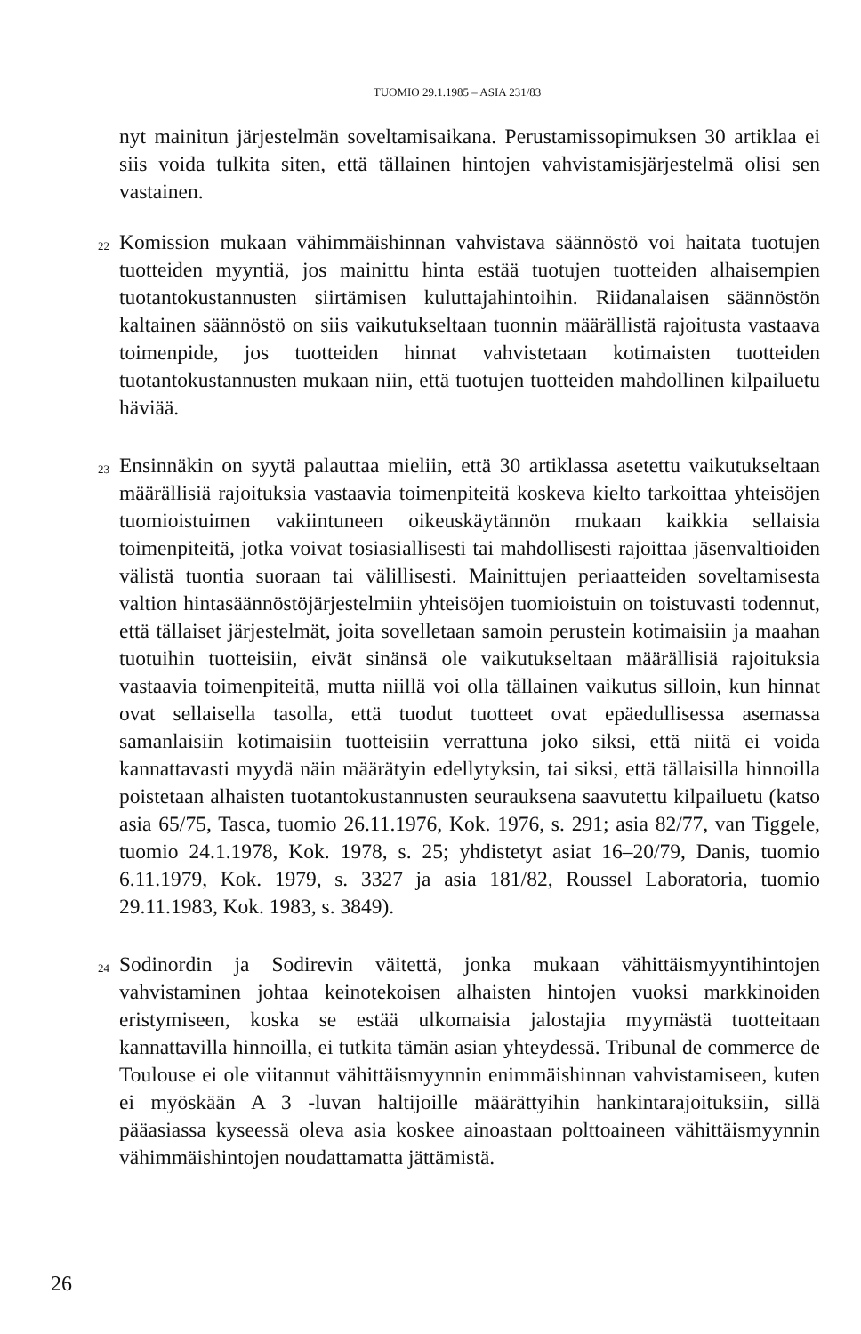TUOMIO 29.1.1985 – ASIA 231/83
nyt mainitun järjestelmän soveltamisaikana. Perustamissopimuksen 30 artiklaa ei siis voida tulkita siten, että tällainen hintojen vahvistamisjärjestelmä olisi sen vastainen.
22
Komission mukaan vähimmäishinnan vahvistava säännöstö voi haitata tuotujen tuotteiden myyntiä, jos mainittu hinta estää tuotujen tuotteiden alhaisempien tuotantokustannusten siirtämisen kuluttajahintoihin. Riidanalaisen säännöstön kaltainen säännöstö on siis vaikutukseltaan tuonnin määrällistä rajoitusta vastaava toimenpide, jos tuotteiden hinnat vahvistetaan kotimaisten tuotteiden tuotantokustannusten mukaan niin, että tuotujen tuotteiden mahdollinen kilpailuetu häviää.
23
Ensinnäkin on syytä palauttaa mieliin, että 30 artiklassa asetettu vaikutukseltaan määrällisiä rajoituksia vastaavia toimenpiteitä koskeva kielto tarkoittaa yhteisöjen tuomioistuimen vakiintuneen oikeuskäytännön mukaan kaikkia sellaisia toimenpiteitä, jotka voivat tosiasiallisesti tai mahdollisesti rajoittaa jäsenvaltioiden välistä tuontia suoraan tai välillisesti. Mainittujen periaatteiden soveltamisesta valtion hintasäännöstöjärjestelmiin yhteisöjen tuomioistuin on toistuvasti todennut, että tällaiset järjestelmät, joita sovelletaan samoin perustein kotimaisiin ja maahan tuotuihin tuotteisiin, eivät sinänsä ole vaikutukseltaan määrällisiä rajoituksia vastaavia toimenpiteitä, mutta niillä voi olla tällainen vaikutus silloin, kun hinnat ovat sellaisella tasolla, että tuodut tuotteet ovat epäedullisessa asemassa samanlaisiin kotimaisiin tuotteisiin verrattuna joko siksi, että niitä ei voida kannattavasti myydä näin määrätyin edellytyksin, tai siksi, että tällaisilla hinnoilla poistetaan alhaisten tuotantokustannusten seurauksena saavutettu kilpailuetu (katso asia 65/75, Tasca, tuomio 26.11.1976, Kok. 1976, s. 291; asia 82/77, van Tiggele, tuomio 24.1.1978, Kok. 1978, s. 25; yhdistetyt asiat 16–20/79, Danis, tuomio 6.11.1979, Kok. 1979, s. 3327 ja asia 181/82, Roussel Laboratoria, tuomio 29.11.1983, Kok. 1983, s. 3849).
24
Sodinordin ja Sodirevin väitettä, jonka mukaan vähittäismyyntihintojen vahvistaminen johtaa keinotekoisen alhaisten hintojen vuoksi markkinoiden eristymiseen, koska se estää ulkomaisia jalostajia myymästä tuotteitaan kannattavilla hinnoilla, ei tutkita tämän asian yhteydessä. Tribunal de commerce de Toulouse ei ole viitannut vähittäismyynnin enimmäishinnan vahvistamiseen, kuten ei myöskään A 3 -luvan haltijoille määrättyihin hankintarajoituksiin, sillä pääasiassa kyseessä oleva asia koskee ainoastaan polttoaineen vähittäismyynnin vähimmäishintojen noudattamatta jättämistä.
26